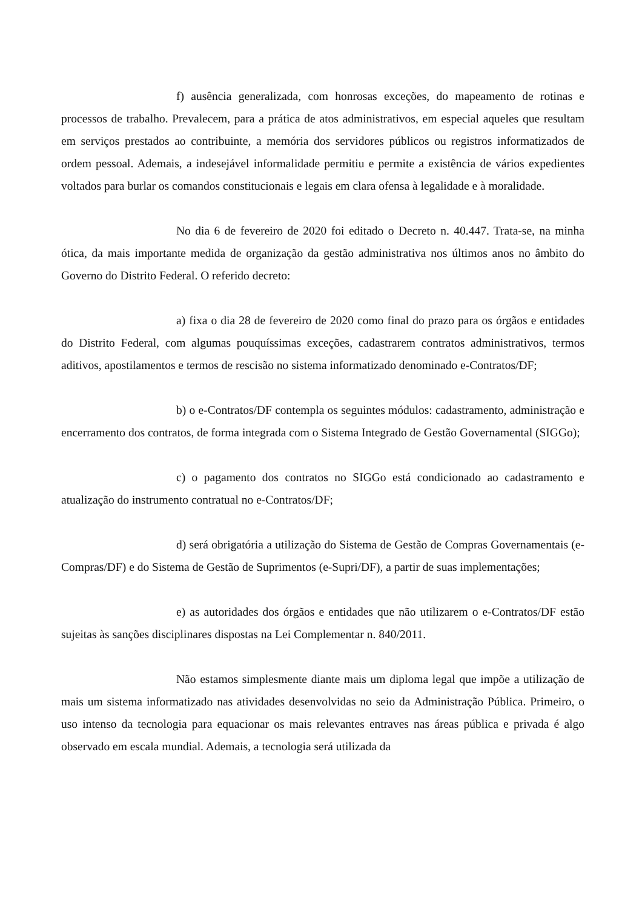f) ausência generalizada, com honrosas exceções, do mapeamento de rotinas e processos de trabalho. Prevalecem, para a prática de atos administrativos, em especial aqueles que resultam em serviços prestados ao contribuinte, a memória dos servidores públicos ou registros informatizados de ordem pessoal. Ademais, a indesejável informalidade permitiu e permite a existência de vários expedientes voltados para burlar os comandos constitucionais e legais em clara ofensa à legalidade e à moralidade.
No dia 6 de fevereiro de 2020 foi editado o Decreto n. 40.447. Trata-se, na minha ótica, da mais importante medida de organização da gestão administrativa nos últimos anos no âmbito do Governo do Distrito Federal. O referido decreto:
a) fixa o dia 28 de fevereiro de 2020 como final do prazo para os órgãos e entidades do Distrito Federal, com algumas pouquíssimas exceções, cadastrarem contratos administrativos, termos aditivos, apostilamentos e termos de rescisão no sistema informatizado denominado e-Contratos/DF;
b) o e-Contratos/DF contempla os seguintes módulos: cadastramento, administração e encerramento dos contratos, de forma integrada com o Sistema Integrado de Gestão Governamental (SIGGo);
c) o pagamento dos contratos no SIGGo está condicionado ao cadastramento e atualização do instrumento contratual no e-Contratos/DF;
d) será obrigatória a utilização do Sistema de Gestão de Compras Governamentais (e-Compras/DF) e do Sistema de Gestão de Suprimentos (e-Supri/DF), a partir de suas implementações;
e) as autoridades dos órgãos e entidades que não utilizarem o e-Contratos/DF estão sujeitas às sanções disciplinares dispostas na Lei Complementar n. 840/2011.
Não estamos simplesmente diante mais um diploma legal que impõe a utilização de mais um sistema informatizado nas atividades desenvolvidas no seio da Administração Pública. Primeiro, o uso intenso da tecnologia para equacionar os mais relevantes entraves nas áreas pública e privada é algo observado em escala mundial. Ademais, a tecnologia será utilizada da